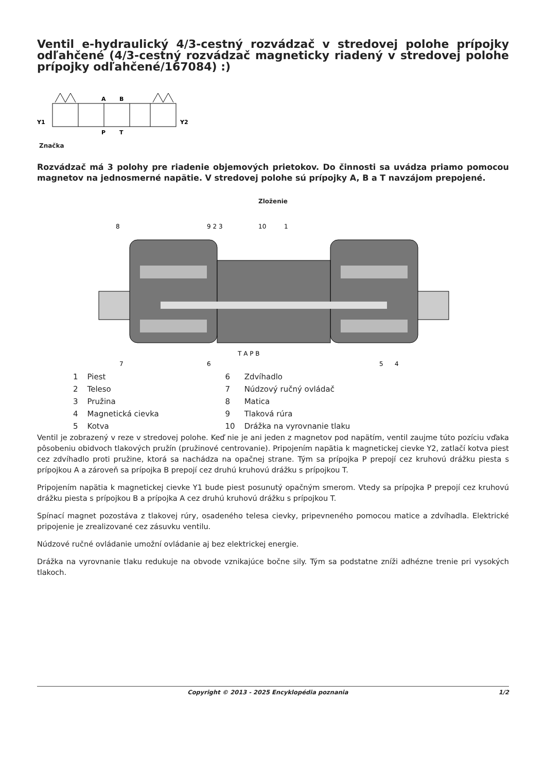Ventil e-hydraulický 4/3-cestný rozvádzač v stredovej polohe prípojky odľahčené (4/3-cestný rozvádzač magneticky riadený v stredovej polohe prípojky odľahčené/167084) :)
Y1
Y2
A
B
P
T
Značka
Rozvádzač má 3 polohy pre riadenie objemových prietokov. Do činnosti sa uvádza priamo pomocou magnetov na jednosmerné napätie. V stredovej polohe sú prípojky A, B a T navzájom prepojené.
Zloženie
9 2 3
8
10
1
T A P B
7
6
5
4
| 1 | Piest | 6 | Zdvíhadlo |
| 2 | Teleso | 7 | Núdzový ručný ovládač |
| 3 | Pružina | 8 | Matica |
| 4 | Magnetická cievka | 9 | Tlaková rúra |
| 5 | Kotva | 10 | Drážka na vyrovnanie tlaku |
Ventil je zobrazený v reze v stredovej polohe. Keď nie je ani jeden z magnetov pod napätím, ventil zaujme túto pozíciu vďaka pôsobeniu obidvoch tlakových pružín (pružinové centrovanie). Pripojením napätia k magnetickej cievke Y2, zatlačí kotva piest cez zdvíhadlo proti pružine, ktorá sa nachádza na opačnej strane. Tým sa prípojka P prepojí cez kruhovú drážku piesta s prípojkou A a zároveň sa prípojka B prepojí cez druhú kruhovú drážku s prípojkou T.
Pripojením napätia k magnetickej cievke Y1 bude piest posunutý opačným smerom. Vtedy sa prípojka P prepojí cez kruhovú drážku piesta s prípojkou B a prípojka A cez druhú kruhovú drážku s prípojkou T.
Spínací magnet pozostáva z tlakovej rúry, osadeného telesa cievky, pripevneného pomocou matice a zdvíhadla. Elektrické pripojenie je zrealizované cez zásuvku ventilu.
Núdzové ručné ovládanie umožní ovládanie aj bez elektrickej energie.
Drážka na vyrovnanie tlaku redukuje na obvode vznikajúce bočne sily. Tým sa podstatne zníži adhézne trenie pri vysokých tlakoch.
Copyright © 2013 - 2025 Encyklopédia poznania 1/2